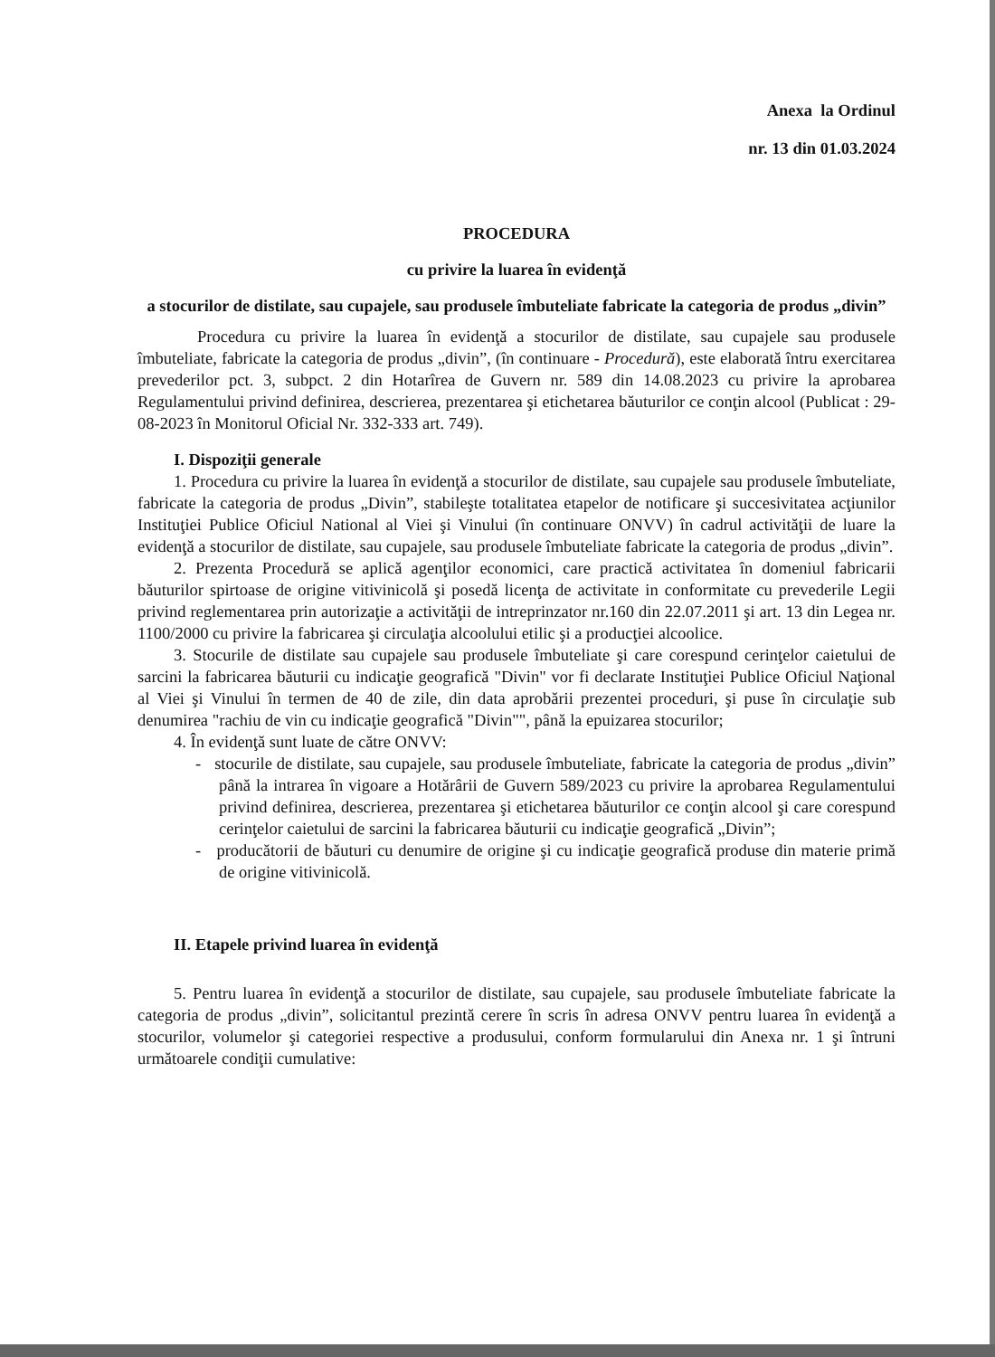Anexa la Ordinul
nr. 13 din 01.03.2024
PROCEDURA
cu privire la luarea în evidenţă
a stocurilor de distilate, sau cupajele, sau produsele îmbuteliate fabricate la categoria de produs „divin”
Procedura cu privire la luarea în evidenţă a stocurilor de distilate, sau cupajele sau produsele îmbuteliate, fabricate la categoria de produs „divin”, (în continuare - Procedură), este elaborată întru exercitarea prevederilor pct. 3, subpct. 2 din Hotarîrea de Guvern nr. 589 din 14.08.2023 cu privire la aprobarea Regulamentului privind definirea, descrierea, prezentarea şi etichetarea băuturilor ce conţin alcool (Publicat : 29-08-2023 în Monitorul Oficial Nr. 332-333 art. 749).
I. Dispoziţii generale
1. Procedura cu privire la luarea în evidenţă a stocurilor de distilate, sau cupajele sau produsele îmbuteliate, fabricate la categoria de produs „Divin”, stabileşte totalitatea etapelor de notificare şi succesivitatea acţiunilor Instituţiei Publice Oficiul National al Viei şi Vinului (în continuare ONVV) în cadrul activităţii de luare la evidenţă a stocurilor de distilate, sau cupajele, sau produsele îmbuteliate fabricate la categoria de produs „divin”.
2. Prezenta Procedură se aplică agenţilor economici, care practică activitatea în domeniul fabricarii băuturilor spirtoase de origine vitivinicolă şi posedă licenţa de activitate in conformitate cu prevederile Legii privind reglementarea prin autorizaţie a activităţii de intreprinzator nr.160 din 22.07.2011 şi art. 13 din Legea nr. 1100/2000 cu privire la fabricarea şi circulaţia alcoolului etilic şi a producţiei alcoolice.
3. Stocurile de distilate sau cupajele sau produsele îmbuteliate şi care corespund cerinţelor caietului de sarcini la fabricarea băuturii cu indicaţie geografică "Divin" vor fi declarate Instituţiei Publice Oficiul Naţional al Viei şi Vinului în termen de 40 de zile, din data aprobării prezentei proceduri, şi puse în circulaţie sub denumirea "rachiu de vin cu indicaţie geografică "Divin"", până la epuizarea stocurilor;
4. În evidenţă sunt luate de către ONVV:
- stocurile de distilate, sau cupajele, sau produsele îmbuteliate, fabricate la categoria de produs „divin” până la intrarea în vigoare a Hotărârii de Guvern 589/2023 cu privire la aprobarea Regulamentului privind definirea, descrierea, prezentarea şi etichetarea băuturilor ce conţin alcool şi care corespund cerinţelor caietului de sarcini la fabricarea băuturii cu indicaţie geografică „Divin”;
- producătorii de băuturi cu denumire de origine şi cu indicaţie geografică produse din materie primă de origine vitivinicolă.
II. Etapele privind luarea în evidenţă
5. Pentru luarea în evidenţă a stocurilor de distilate, sau cupajele, sau produsele îmbuteliate fabricate la categoria de produs „divin”, solicitantul prezintă cerere în scris în adresa ONVV pentru luarea în evidenţă a stocurilor, volumelor şi categoriei respective a produsului, conform formularului din Anexa nr. 1 şi întruni următoarele condiţii cumulative: